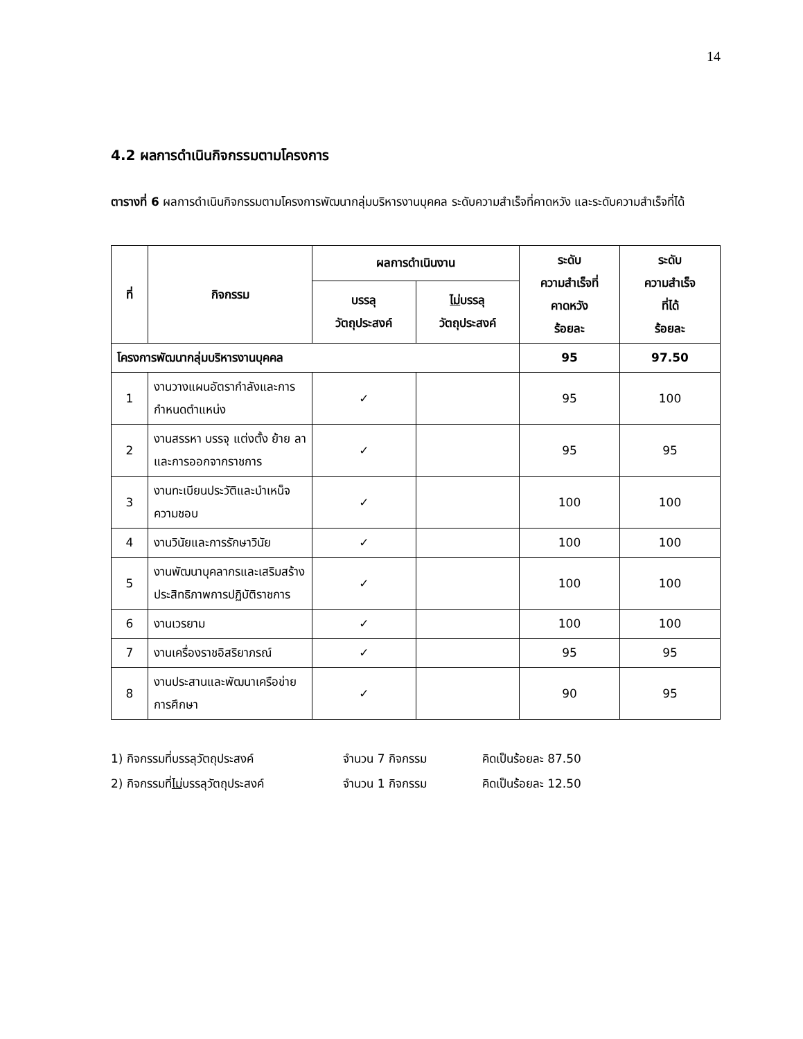14
4.2 ผลการดำเนินกิจกรรมตามโครงการ
ตารางที่ 6 ผลการดำเนินกิจกรรมตามโครงการพัฒนากลุ่มบริหารงานบุคคล ระดับความสำเร็จที่คาดหวัง และระดับความสำเร็จที่ได้
| ที่ | กิจกรรม | ผลการดำเนินงาน | | ระดับ ความสำเร็จที่ คาดหวัง ร้อยละ | ระดับ ความสำเร็จ ที่ได้ ร้อยละ |
| --- | --- | --- | --- | --- | --- |
| | | บรรลุ วัตถุประสงค์ | ไม่ บรรลุ วัตถุประสงค์ | | |
| โครงการพัฒนากลุ่มบริหารงานบุคคล | | | | 95 | 97.50 |
| 1 | งานวางแผนอัตรากำลังและการกำหนดตำแหน่ง | ✓ | | 95 | 100 |
| 2 | งานสรรหา บรรจุ แต่งตั้ง ย้าย ลา และการออกจากราชการ | ✓ | | 95 | 95 |
| 3 | งานทะเบียนประวัติและบำเหน็จความชอบ | ✓ | | 100 | 100 |
| 4 | งานวินัยและการรักษาวินัย | ✓ | | 100 | 100 |
| 5 | งานพัฒนาบุคลากรและเสริมสร้างประสิทธิภาพการปฏิบัติราชการ | ✓ | | 100 | 100 |
| 6 | งานเวรยาม | ✓ | | 100 | 100 |
| 7 | งานเครื่องราชอิสริยาภรณ์ | ✓ | | 95 | 95 |
| 8 | งานประสานและพัฒนาเครือข่ายการศึกษา | ✓ | | 90 | 95 |
1) กิจกรรมที่บรรลุวัตถุประสงค์ จำนวน 7 กิจกรรม คิดเป็นร้อยละ 87.50
2) กิจกรรมที่ไม่บรรลุวัตถุประสงค์ จำนวน 1 กิจกรรม คิดเป็นร้อยละ 12.50